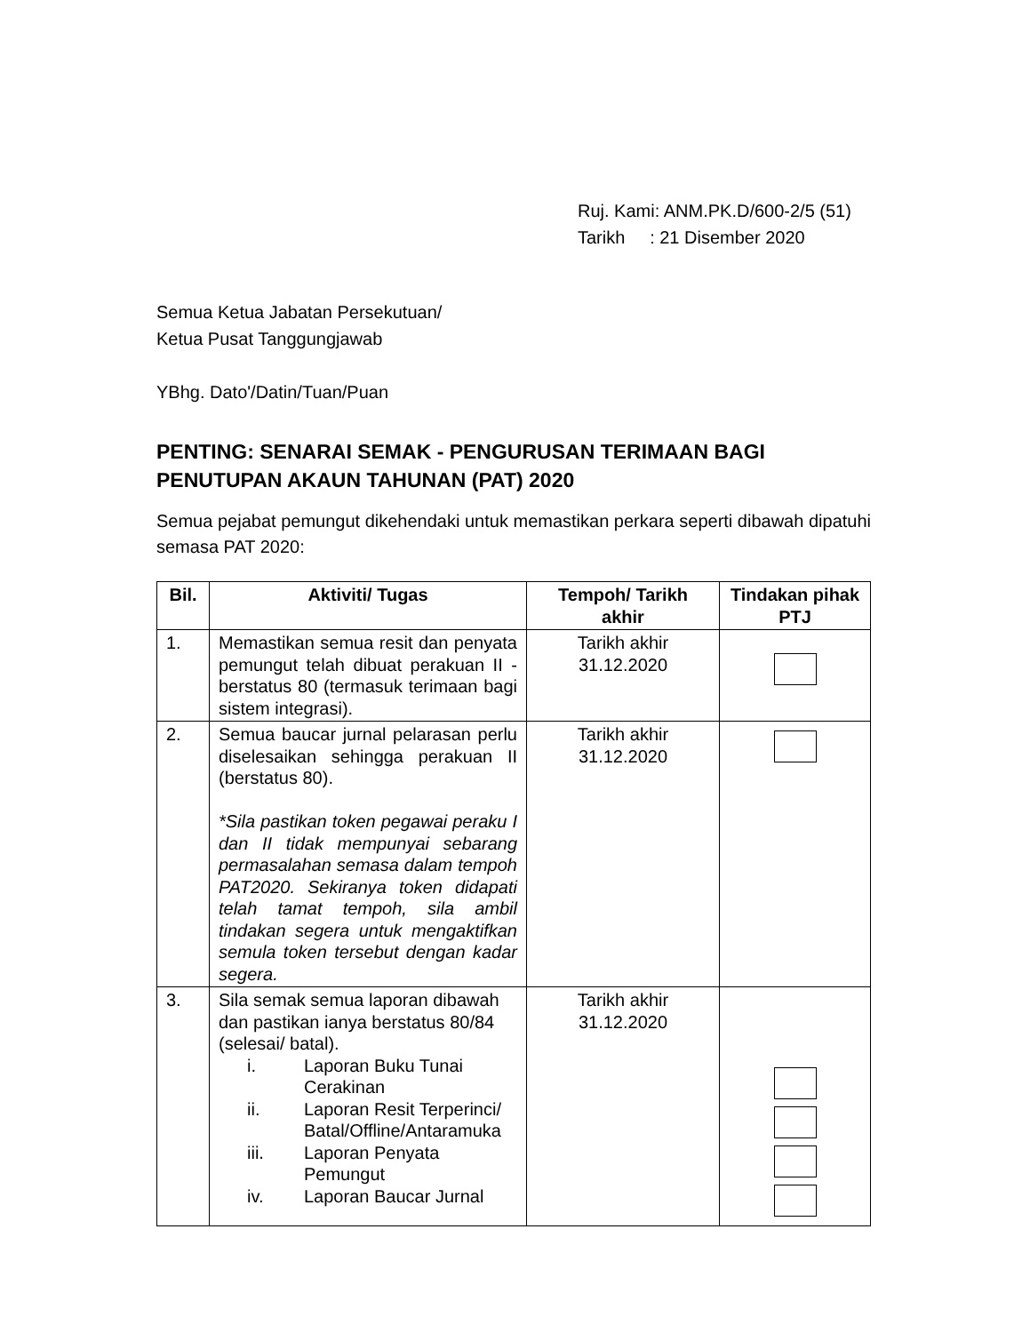Ruj. Kami: ANM.PK.D/600-2/5 (51)
Tarikh : 21 Disember 2020
Semua Ketua Jabatan Persekutuan/
Ketua Pusat Tanggungjawab
YBhg. Dato'/Datin/Tuan/Puan
PENTING: SENARAI SEMAK - PENGURUSAN TERIMAAN BAGI PENUTUPAN AKAUN TAHUNAN (PAT) 2020
Semua pejabat pemungut dikehendaki untuk memastikan perkara seperti dibawah dipatuhi semasa PAT 2020:
| Bil. | Aktiviti/ Tugas | Tempoh/ Tarikh akhir | Tindakan pihak PTJ |
| --- | --- | --- | --- |
| 1. | Memastikan semua resit dan penyata pemungut telah dibuat perakuan II - berstatus 80 (termasuk terimaan bagi sistem integrasi). | Tarikh akhir 31.12.2020 | |
| 2. | Semua baucar jurnal pelarasan perlu diselesaikan sehingga perakuan II (berstatus 80). *Sila pastikan token pegawai peraku I dan II tidak mempunyai sebarang permasalahan semasa dalam tempoh PAT2020. Sekiranya token didapati telah tamat tempoh, sila ambil tindakan segera untuk mengaktifkan semula token tersebut dengan kadar segera. | Tarikh akhir 31.12.2020 | |
| 3. | Sila semak semua laporan dibawah dan pastikan ianya berstatus 80/84 (selesai/ batal). i. Laporan Buku Tunai Cerakinan ii. Laporan Resit Terperinci/ Batal/Offline/Antaramuka iii. Laporan Penyata Pemungut iv. Laporan Baucar Jurnal | Tarikh akhir 31.12.2020 | |